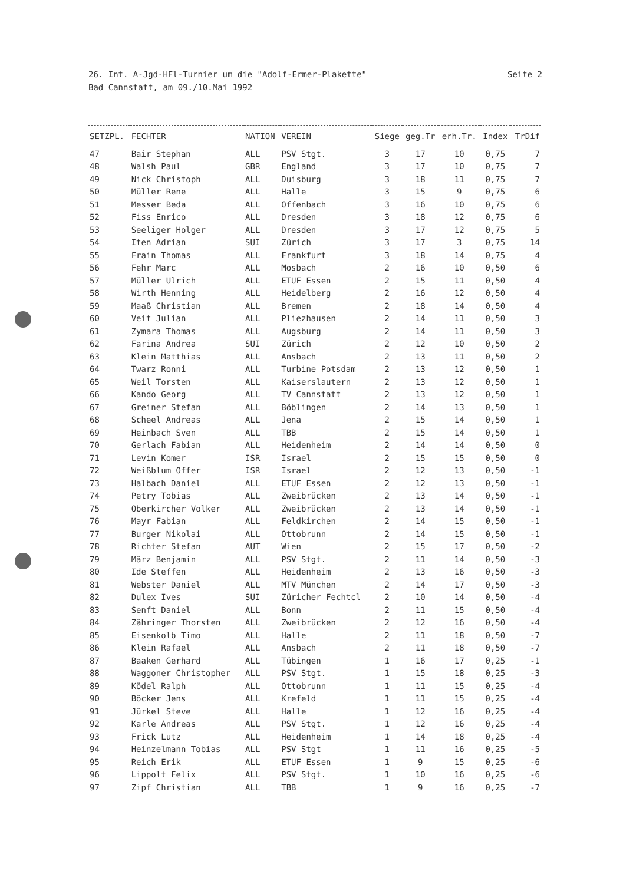Seite 2 26. Int. A-Jgd-HFl-Turnier um die "Adolf-Ermer-Plakette"
Bad Cannstatt, am 09./10.Mai 1992
| SETZPL. | FECHTER | NATION | VEREIN | Siege | geg.Tr | erh.Tr. | Index | TrDif |
| --- | --- | --- | --- | --- | --- | --- | --- | --- |
| 47 | Bair Stephan | ALL | PSV Stgt. | 3 | 17 | 10 | 0,75 | 7 |
| 48 | Walsh Paul | GBR | England | 3 | 17 | 10 | 0,75 | 7 |
| 49 | Nick Christoph | ALL | Duisburg | 3 | 18 | 11 | 0,75 | 7 |
| 50 | Müller Rene | ALL | Halle | 3 | 15 | 9 | 0,75 | 6 |
| 51 | Messer Beda | ALL | Offenbach | 3 | 16 | 10 | 0,75 | 6 |
| 52 | Fiss Enrico | ALL | Dresden | 3 | 18 | 12 | 0,75 | 6 |
| 53 | Seeliger Holger | ALL | Dresden | 3 | 17 | 12 | 0,75 | 5 |
| 54 | Iten Adrian | SUI | Zürich | 3 | 17 | 3 | 0,75 | 14 |
| 55 | Frain Thomas | ALL | Frankfurt | 3 | 18 | 14 | 0,75 | 4 |
| 56 | Fehr Marc | ALL | Mosbach | 2 | 16 | 10 | 0,50 | 6 |
| 57 | Müller Ulrich | ALL | ETUF Essen | 2 | 15 | 11 | 0,50 | 4 |
| 58 | Wirth Henning | ALL | Heidelberg | 2 | 16 | 12 | 0,50 | 4 |
| 59 | Maaß Christian | ALL | Bremen | 2 | 18 | 14 | 0,50 | 4 |
| 60 | Veit Julian | ALL | Pliezhausen | 2 | 14 | 11 | 0,50 | 3 |
| 61 | Zymara Thomas | ALL | Augsburg | 2 | 14 | 11 | 0,50 | 3 |
| 62 | Farina Andrea | SUI | Zürich | 2 | 12 | 10 | 0,50 | 2 |
| 63 | Klein Matthias | ALL | Ansbach | 2 | 13 | 11 | 0,50 | 2 |
| 64 | Twarz Ronni | ALL | Turbine Potsdam | 2 | 13 | 12 | 0,50 | 1 |
| 65 | Weil Torsten | ALL | Kaiserslautern | 2 | 13 | 12 | 0,50 | 1 |
| 66 | Kando Georg | ALL | TV Cannstatt | 2 | 13 | 12 | 0,50 | 1 |
| 67 | Greiner Stefan | ALL | Böblingen | 2 | 14 | 13 | 0,50 | 1 |
| 68 | Scheel Andreas | ALL | Jena | 2 | 15 | 14 | 0,50 | 1 |
| 69 | Heinbach Sven | ALL | TBB | 2 | 15 | 14 | 0,50 | 1 |
| 70 | Gerlach Fabian | ALL | Heidenheim | 2 | 14 | 14 | 0,50 | 0 |
| 71 | Levin Komer | ISR | Israel | 2 | 15 | 15 | 0,50 | 0 |
| 72 | Weißblum Offer | ISR | Israel | 2 | 12 | 13 | 0,50 | -1 |
| 73 | Halbach Daniel | ALL | ETUF Essen | 2 | 12 | 13 | 0,50 | -1 |
| 74 | Petry Tobias | ALL | Zweibrücken | 2 | 13 | 14 | 0,50 | -1 |
| 75 | Oberkircher Volker | ALL | Zweibrücken | 2 | 13 | 14 | 0,50 | -1 |
| 76 | Mayr Fabian | ALL | Feldkirchen | 2 | 14 | 15 | 0,50 | -1 |
| 77 | Burger Nikolai | ALL | Ottobrunn | 2 | 14 | 15 | 0,50 | -1 |
| 78 | Richter Stefan | AUT | Wien | 2 | 15 | 17 | 0,50 | -2 |
| 79 | März Benjamin | ALL | PSV Stgt. | 2 | 11 | 14 | 0,50 | -3 |
| 80 | Ide Steffen | ALL | Heidenheim | 2 | 13 | 16 | 0,50 | -3 |
| 81 | Webster Daniel | ALL | MTV München | 2 | 14 | 17 | 0,50 | -3 |
| 82 | Dulex Ives | SUI | Züricher Fechtcl | 2 | 10 | 14 | 0,50 | -4 |
| 83 | Senft Daniel | ALL | Bonn | 2 | 11 | 15 | 0,50 | -4 |
| 84 | Zähringer Thorsten | ALL | Zweibrücken | 2 | 12 | 16 | 0,50 | -4 |
| 85 | Eisenkolb Timo | ALL | Halle | 2 | 11 | 18 | 0,50 | -7 |
| 86 | Klein Rafael | ALL | Ansbach | 2 | 11 | 18 | 0,50 | -7 |
| 87 | Baaken Gerhard | ALL | Tübingen | 1 | 16 | 17 | 0,25 | -1 |
| 88 | Waggoner Christopher | ALL | PSV Stgt. | 1 | 15 | 18 | 0,25 | -3 |
| 89 | Ködel Ralph | ALL | Ottobrunn | 1 | 11 | 15 | 0,25 | -4 |
| 90 | Böcker Jens | ALL | Krefeld | 1 | 11 | 15 | 0,25 | -4 |
| 91 | Jürkel Steve | ALL | Halle | 1 | 12 | 16 | 0,25 | -4 |
| 92 | Karle Andreas | ALL | PSV Stgt. | 1 | 12 | 16 | 0,25 | -4 |
| 93 | Frick Lutz | ALL | Heidenheim | 1 | 14 | 18 | 0,25 | -4 |
| 94 | Heinzelmann Tobias | ALL | PSV Stgt | 1 | 11 | 16 | 0,25 | -5 |
| 95 | Reich Erik | ALL | ETUF Essen | 1 | 9 | 15 | 0,25 | -6 |
| 96 | Lippolt Felix | ALL | PSV Stgt. | 1 | 10 | 16 | 0,25 | -6 |
| 97 | Zipf Christian | ALL | TBB | 1 | 9 | 16 | 0,25 | -7 |